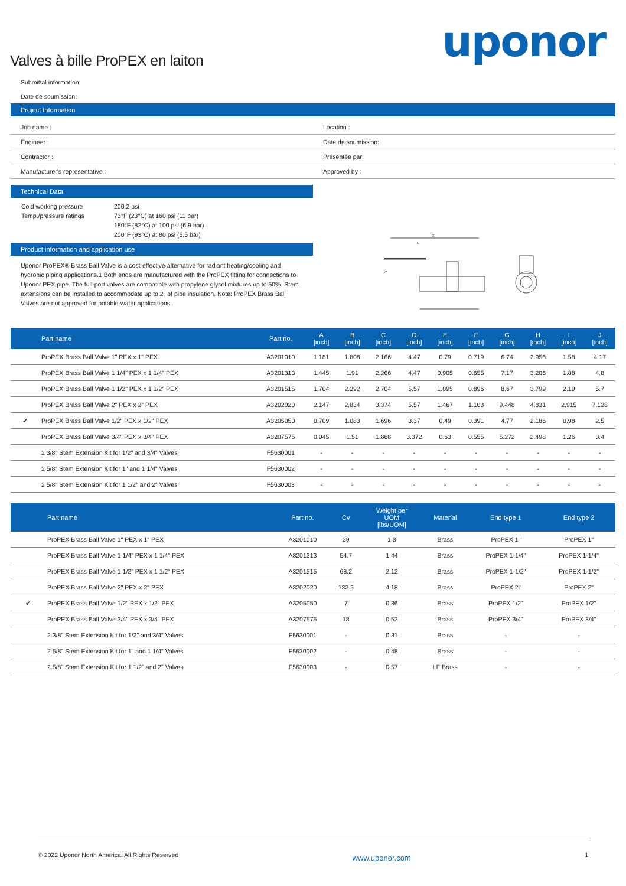uponor
Valves à bille ProPEX en laiton
Submittal information
Date de soumission:
Project Information
| Job name : | Location : |
| Engineer : | Date de soumission: |
| Contractor : | Présentée par: |
| Manufacturer's representative : | Approved by : |
Technical Data
| Cold working pressure Temp./pressure ratings | 200.2 psi 73°F (23°C) at 160 psi (11 bar) 180°F (82°C) at 100 psi (6.9 bar) 200°F (93°C) at 80 psi (5.5 bar) |
Product information and application use
Uponor ProPEX® Brass Ball Valve is a cost-effective alternative for radiant heating/cooling and hydronic piping applications.1 Both ends are manufactured with the ProPEX fitting for connections to Uponor PEX pipe. The full-port valves are compatible with propylene glycol mixtures up to 50%. Stem extensions can be installed to accommodate up to 2" of pipe insulation. Note: ProPEX Brass Ball Valves are not approved for potable-water applications.
G
D
C
| | Part name | Part no. | A [inch] | B [inch] | C [inch] | D [inch] | E [inch] | F [inch] | G [inch] | H [inch] | I [inch] | J [inch] |
| --- | --- | --- | --- | --- | --- | --- | --- | --- | --- | --- | --- | --- |
| | ProPEX Brass Ball Valve 1" PEX x 1" PEX | A3201010 | 1.181 | 1.808 | 2.166 | 4.47 | 0.79 | 0.719 | 6.74 | 2.956 | 1.58 | 4.17 |
| | ProPEX Brass Ball Valve 1 1/4" PEX x 1 1/4" PEX | A3201313 | 1.445 | 1.91 | 2.266 | 4.47 | 0.905 | 0.655 | 7.17 | 3.206 | 1.88 | 4.8 |
| | ProPEX Brass Ball Valve 1 1/2" PEX x 1 1/2" PEX | A3201515 | 1.704 | 2.292 | 2.704 | 5.57 | 1.095 | 0.896 | 8.67 | 3.799 | 2.19 | 5.7 |
| | ProPEX Brass Ball Valve 2" PEX x 2" PEX | A3202020 | 2.147 | 2.834 | 3.374 | 5.57 | 1.467 | 1.103 | 9.448 | 4.831 | 2.915 | 7.128 |
| ✔ | ProPEX Brass Ball Valve 1/2" PEX x 1/2" PEX | A3205050 | 0.709 | 1.083 | 1.696 | 3.37 | 0.49 | 0.391 | 4.77 | 2.186 | 0.98 | 2.5 |
| | ProPEX Brass Ball Valve 3/4" PEX x 3/4" PEX | A3207575 | 0.945 | 1.51 | 1.868 | 3.372 | 0.63 | 0.555 | 5.272 | 2.498 | 1.26 | 3.4 |
| | 2 3/8" Stem Extension Kit for 1/2" and 3/4" Valves | F5630001 | - | - | - | - | - | - | - | - | - | - |
| | 2 5/8" Stem Extension Kit for 1" and 1 1/4" Valves | F5630002 | - | - | - | - | - | - | - | - | - | - |
| | 2 5/8" Stem Extension Kit for 1 1/2" and 2" Valves | F5630003 | - | - | - | - | - | - | - | - | - | - |
| | Part name | Part no. | Cv | Weight per UOM [lbs/UOM] | Material | End type 1 | End type 2 |
| --- | --- | --- | --- | --- | --- | --- | --- |
| | ProPEX Brass Ball Valve 1" PEX x 1" PEX | A3201010 | 29 | 1.3 | Brass | ProPEX 1" | ProPEX 1" |
| | ProPEX Brass Ball Valve 1 1/4" PEX x 1 1/4" PEX | A3201313 | 54.7 | 1.44 | Brass | ProPEX 1-1/4" | ProPEX 1-1/4" |
| | ProPEX Brass Ball Valve 1 1/2" PEX x 1 1/2" PEX | A3201515 | 68.2 | 2.12 | Brass | ProPEX 1-1/2" | ProPEX 1-1/2" |
| | ProPEX Brass Ball Valve 2" PEX x 2" PEX | A3202020 | 132.2 | 4.18 | Brass | ProPEX 2" | ProPEX 2" |
| ✔ | ProPEX Brass Ball Valve 1/2" PEX x 1/2" PEX | A3205050 | 7 | 0.36 | Brass | ProPEX 1/2" | ProPEX 1/2" |
| | ProPEX Brass Ball Valve 3/4" PEX x 3/4" PEX | A3207575 | 18 | 0.52 | Brass | ProPEX 3/4" | ProPEX 3/4" |
| | 2 3/8" Stem Extension Kit for 1/2" and 3/4" Valves | F5630001 | - | 0.31 | Brass | - | - |
| | 2 5/8" Stem Extension Kit for 1" and 1 1/4" Valves | F5630002 | - | 0.48 | Brass | - | - |
| | 2 5/8" Stem Extension Kit for 1 1/2" and 2" Valves | F5630003 | - | 0.57 | LF Brass | - | - |
© 2022 Uponor North America. All Rights Reserved www.uponor.com 1